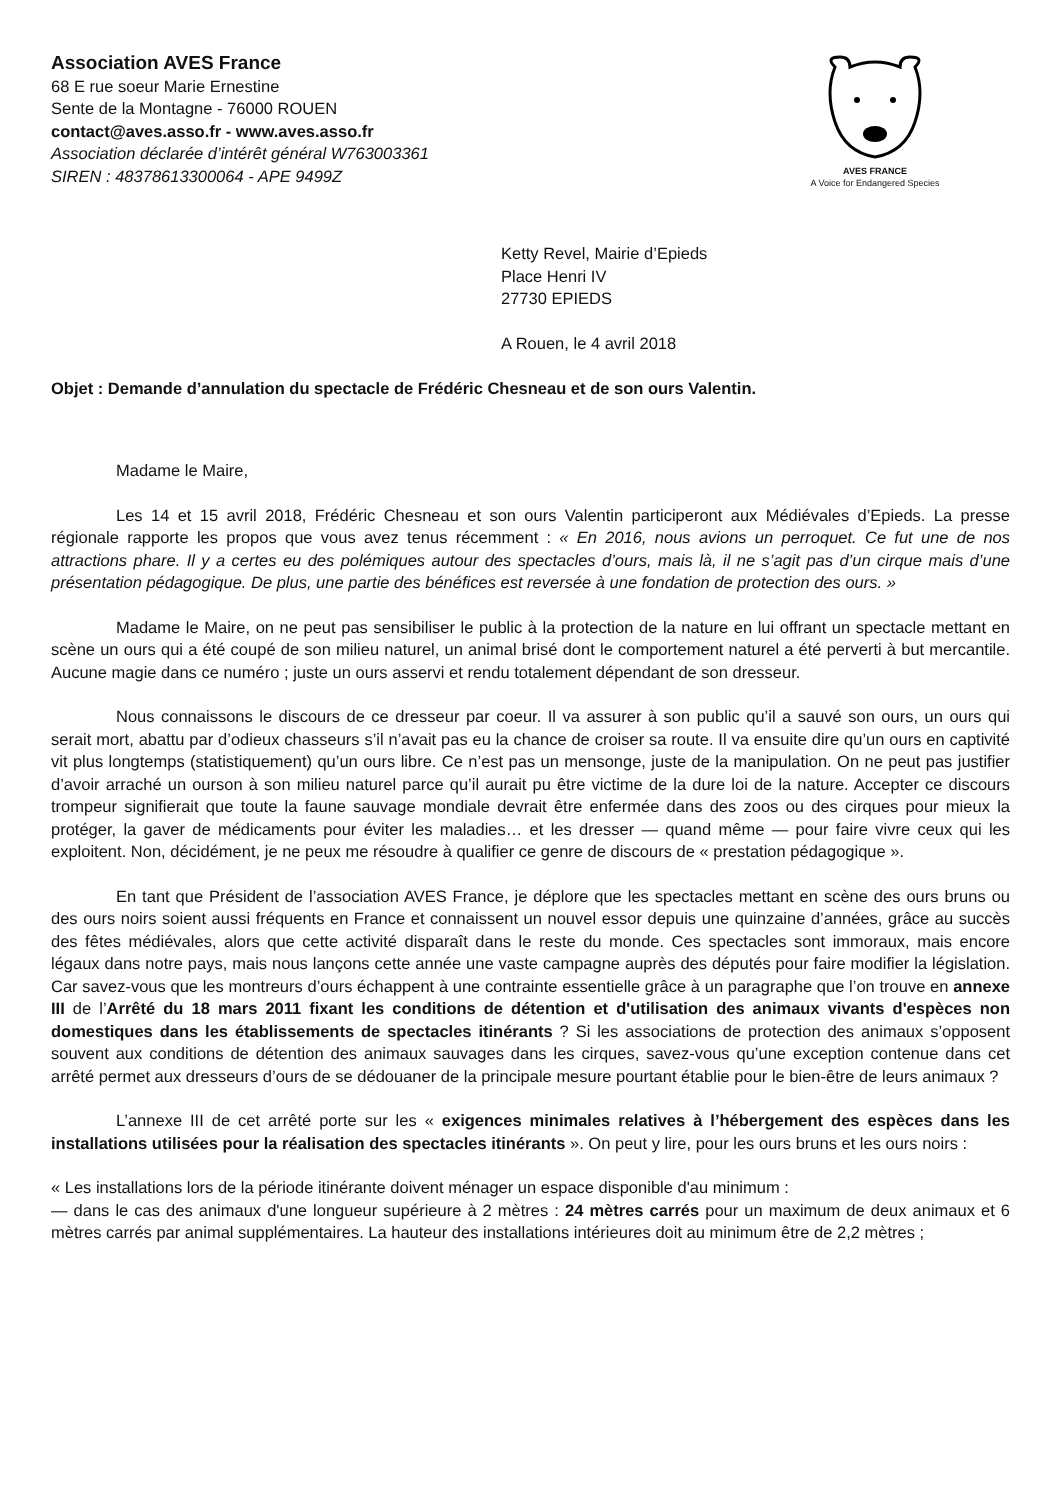Association AVES France
68 E rue soeur Marie Ernestine
Sente de la Montagne - 76000 ROUEN
contact@aves.asso.fr - www.aves.asso.fr
Association déclarée d’intérêt général W763003361
SIREN : 48378613300064 - APE 9499Z
AVES FRANCE
A Voice for Endangered Species
Ketty Revel, Mairie d’Epieds
Place Henri IV
27730 EPIEDS
A Rouen, le 4 avril 2018
Objet : Demande d’annulation du spectacle de Frédéric Chesneau et de son ours Valentin.
Madame le Maire,
Les 14 et 15 avril 2018, Frédéric Chesneau et son ours Valentin participeront aux Médiévales d’Epieds. La presse régionale rapporte les propos que vous avez tenus récemment : « En 2016, nous avions un perroquet. Ce fut une de nos attractions phare. Il y a certes eu des polémiques autour des spectacles d’ours, mais là, il ne s’agit pas d’un cirque mais d’une présentation pédagogique. De plus, une partie des bénéfices est reversée à une fondation de protection des ours. »
Madame le Maire, on ne peut pas sensibiliser le public à la protection de la nature en lui offrant un spectacle mettant en scène un ours qui a été coupé de son milieu naturel, un animal brisé dont le comportement naturel a été perverti à but mercantile. Aucune magie dans ce numéro ; juste un ours asservi et rendu totalement dépendant de son dresseur.
Nous connaissons le discours de ce dresseur par coeur. Il va assurer à son public qu’il a sauvé son ours, un ours qui serait mort, abattu par d’odieux chasseurs s’il n’avait pas eu la chance de croiser sa route. Il va ensuite dire qu’un ours en captivité vit plus longtemps (statistiquement) qu’un ours libre. Ce n’est pas un mensonge, juste de la manipulation. On ne peut pas justifier d’avoir arraché un ourson à son milieu naturel parce qu’il aurait pu être victime de la dure loi de la nature. Accepter ce discours trompeur signifierait que toute la faune sauvage mondiale devrait être enfermée dans des zoos ou des cirques pour mieux la protéger, la gaver de médicaments pour éviter les maladies… et les dresser — quand même — pour faire vivre ceux qui les exploitent. Non, décidément, je ne peux me résoudre à qualifier ce genre de discours de « prestation pédagogique ».
En tant que Président de l’association AVES France, je déplore que les spectacles mettant en scène des ours bruns ou des ours noirs soient aussi fréquents en France et connaissent un nouvel essor depuis une quinzaine d’années, grâce au succès des fêtes médiévales, alors que cette activité disparaît dans le reste du monde. Ces spectacles sont immoraux, mais encore légaux dans notre pays, mais nous lançons cette année une vaste campagne auprès des députés pour faire modifier la législation. Car savez-vous que les montreurs d’ours échappent à une contrainte essentielle grâce à un paragraphe que l’on trouve en annexe III de l’Arrêté du 18 mars 2011 fixant les conditions de détention et d'utilisation des animaux vivants d'espèces non domestiques dans les établissements de spectacles itinérants ? Si les associations de protection des animaux s’opposent souvent aux conditions de détention des animaux sauvages dans les cirques, savez-vous qu’une exception contenue dans cet arrêté permet aux dresseurs d’ours de se dédouaner de la principale mesure pourtant établie pour le bien-être de leurs animaux ?
L’annexe III de cet arrêté porte sur les « exigences minimales relatives à l’hébergement des espèces dans les installations utilisées pour la réalisation des spectacles itinérants ». On peut y lire, pour les ours bruns et les ours noirs :
« Les installations lors de la période itinérante doivent ménager un espace disponible d'au minimum :
— dans le cas des animaux d'une longueur supérieure à 2 mètres : 24 mètres carrés pour un maximum de deux animaux et 6 mètres carrés par animal supplémentaires. La hauteur des installations intérieures doit au minimum être de 2,2 mètres ;